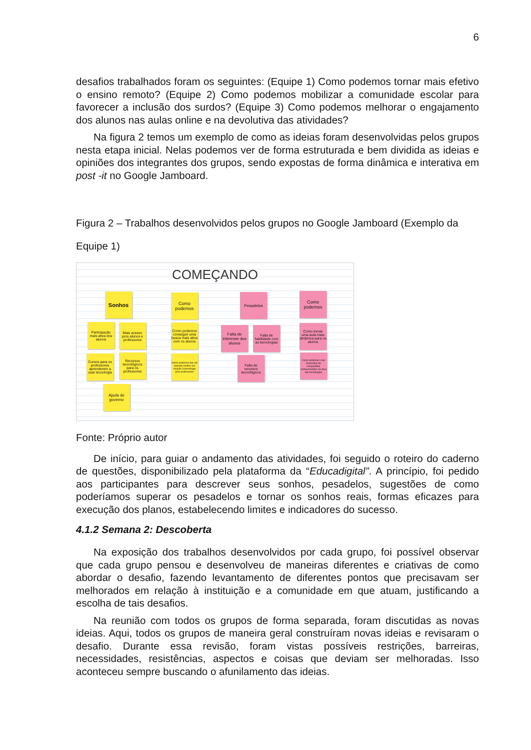6
desafios trabalhados foram os seguintes: (Equipe 1) Como podemos tornar mais efetivo o ensino remoto? (Equipe 2) Como podemos mobilizar a comunidade escolar para favorecer a inclusão dos surdos? (Equipe 3) Como podemos melhorar o engajamento dos alunos nas aulas online e na devolutiva das atividades?
Na figura 2 temos um exemplo de como as ideias foram desenvolvidas pelos grupos nesta etapa inicial. Nelas podemos ver de forma estruturada e bem dividida as ideias e opiniões dos integrantes dos grupos, sendo expostas de forma dinâmica e interativa em post -it no Google Jamboard.
Figura 2 – Trabalhos desenvolvidos pelos grupos no Google Jamboard (Exemplo da Equipe 1)
COMEÇANDO
Sonhos
Como podemos
Pesadelos
Como podemos
Participação mais ativa dos alunos
Mais acesso pros alunos e professores
Como podemos conseguir uma busca mais ativa com os alunos
Falta de interesse dos alunos
Falta de habilidade com as tecnologias
Como tornar uma aula mais dinâmica para os alunos
Cursos para os professores aprenderem a usar tecnologia
Recursos tecnológicos para os professores
Como podemos dar um preparo melhor em relação à tecnologia pros professores
Falta de recursos tecnológicos
Como podemos criar momentos de compartilhar conhecimentos na área das tecnologias
Ajuda do governo
Fonte: Próprio autor
De início, para guiar o andamento das atividades, foi seguido o roteiro do caderno de questões, disponibilizado pela plataforma da “Educadigital”. A princípio, foi pedido aos participantes para descrever seus sonhos, pesadelos, sugestões de como poderíamos superar os pesadelos e tornar os sonhos reais, formas eficazes para execução dos planos, estabelecendo limites e indicadores do sucesso.
4.1.2 Semana 2: Descoberta
Na exposição dos trabalhos desenvolvidos por cada grupo, foi possível observar que cada grupo pensou e desenvolveu de maneiras diferentes e criativas de como abordar o desafio, fazendo levantamento de diferentes pontos que precisavam ser melhorados em relação à instituição e a comunidade em que atuam, justificando a escolha de tais desafios.
Na reunião com todos os grupos de forma separada, foram discutidas as novas ideias. Aqui, todos os grupos de maneira geral construíram novas ideias e revisaram o desafio. Durante essa revisão, foram vistas possíveis restrições, barreiras, necessidades, resistências, aspectos e coisas que deviam ser melhoradas. Isso aconteceu sempre buscando o afunilamento das ideias.